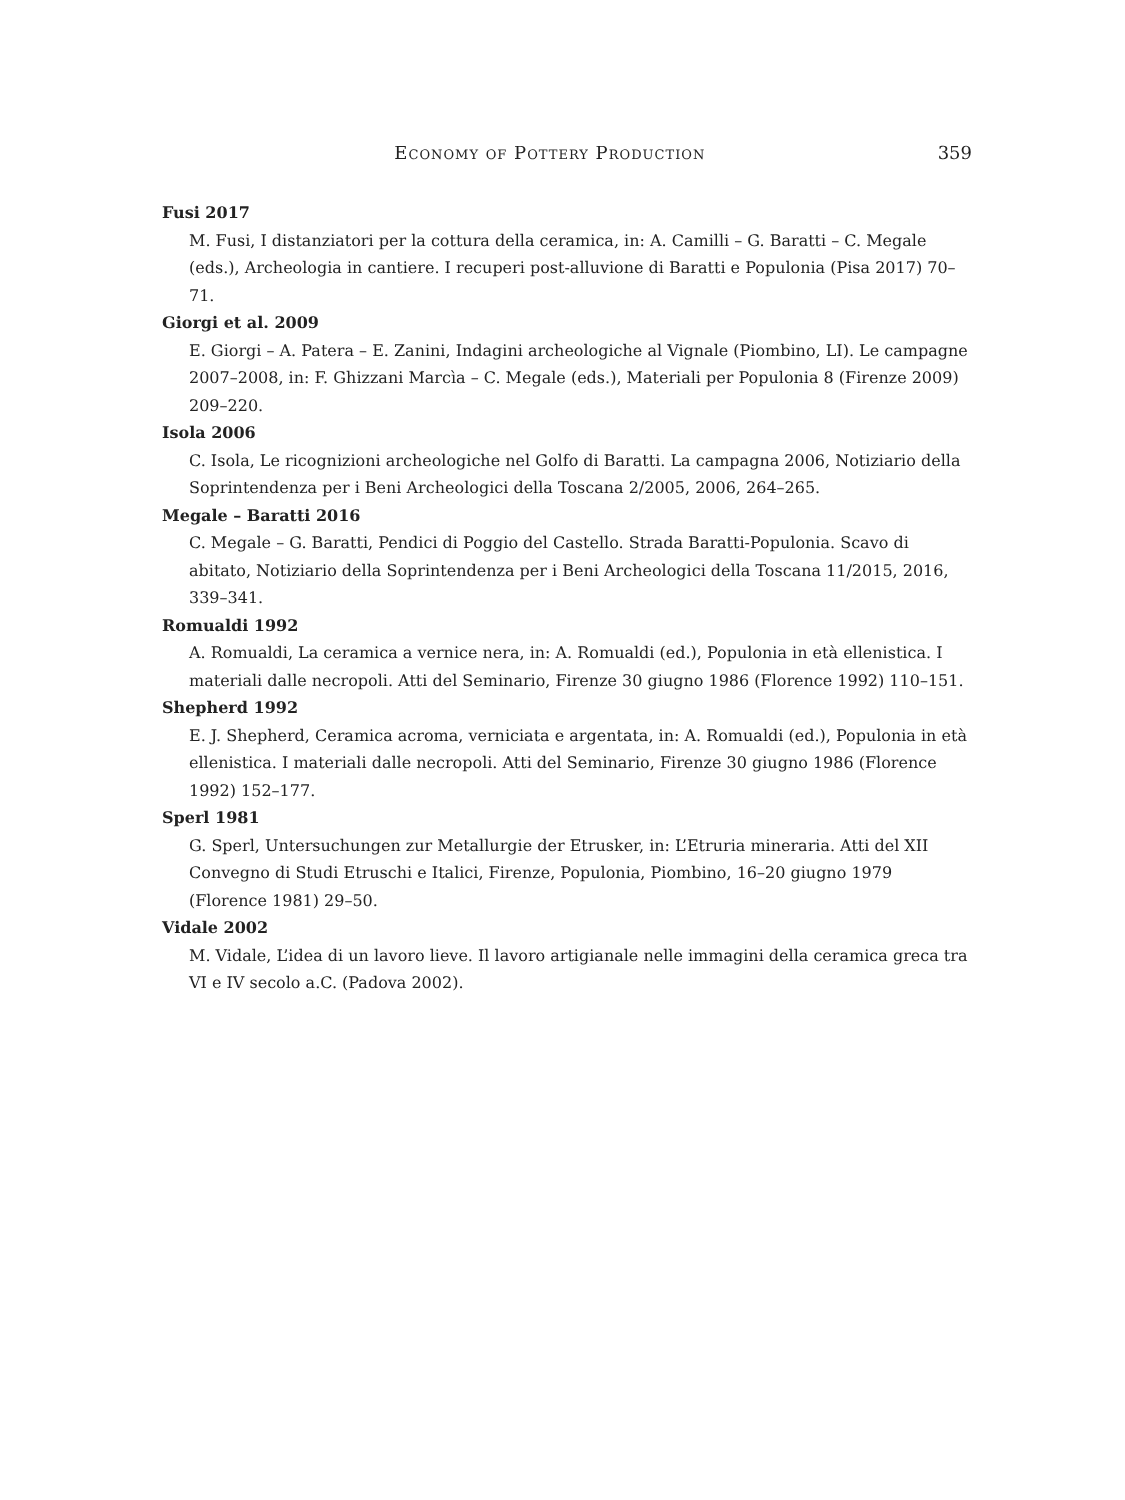Economy of Pottery Production 359
Fusi 2017
M. Fusi, I distanziatori per la cottura della ceramica, in: A. Camilli – G. Baratti – C. Megale (eds.), Archeologia in cantiere. I recuperi post-alluvione di Baratti e Populonia (Pisa 2017) 70–71.
Giorgi et al. 2009
E. Giorgi – A. Patera – E. Zanini, Indagini archeologiche al Vignale (Piombino, LI). Le campagne 2007–2008, in: F. Ghizzani Marcìa – C. Megale (eds.), Materiali per Populonia 8 (Firenze 2009) 209–220.
Isola 2006
C. Isola, Le ricognizioni archeologiche nel Golfo di Baratti. La campagna 2006, Notiziario della Soprintendenza per i Beni Archeologici della Toscana 2/2005, 2006, 264–265.
Megale – Baratti 2016
C. Megale – G. Baratti, Pendici di Poggio del Castello. Strada Baratti-Populonia. Scavo di abitato, Notiziario della Soprintendenza per i Beni Archeologici della Toscana 11/2015, 2016, 339–341.
Romualdi 1992
A. Romualdi, La ceramica a vernice nera, in: A. Romualdi (ed.), Populonia in età ellenistica. I materiali dalle necropoli. Atti del Seminario, Firenze 30 giugno 1986 (Florence 1992) 110–151.
Shepherd 1992
E. J. Shepherd, Ceramica acroma, verniciata e argentata, in: A. Romualdi (ed.), Populonia in età ellenistica. I materiali dalle necropoli. Atti del Seminario, Firenze 30 giugno 1986 (Florence 1992) 152–177.
Sperl 1981
G. Sperl, Untersuchungen zur Metallurgie der Etrusker, in: L’Etruria mineraria. Atti del XII Convegno di Studi Etruschi e Italici, Firenze, Populonia, Piombino, 16–20 giugno 1979 (Florence 1981) 29–50.
Vidale 2002
M. Vidale, L’idea di un lavoro lieve. Il lavoro artigianale nelle immagini della ceramica greca tra VI e IV secolo a.C. (Padova 2002).